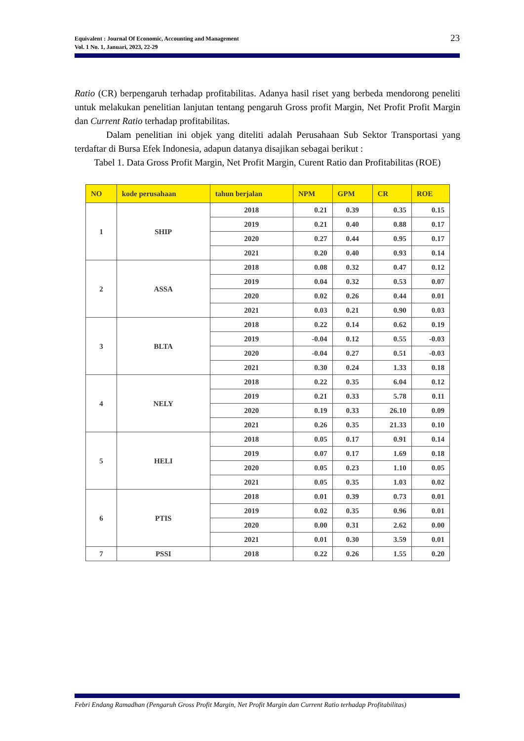Equivalent : Journal Of Economic, Accounting and Management
Vol. 1 No. 1, Januari, 2023, 22-29
23
Ratio (CR) berpengaruh terhadap profitabilitas. Adanya hasil riset yang berbeda mendorong peneliti untuk melakukan penelitian lanjutan tentang pengaruh Gross profit Margin, Net Profit Profit Margin dan Current Ratio terhadap profitabilitas.
Dalam penelitian ini objek yang diteliti adalah Perusahaan Sub Sektor Transportasi yang terdaftar di Bursa Efek Indonesia, adapun datanya disajikan sebagai berikut :
Tabel 1. Data Gross Profit Margin, Net Profit Margin, Curent Ratio dan Profitabilitas (ROE)
| NO | kode perusahaan | tahun berjalan | NPM | GPM | CR | ROE |
| --- | --- | --- | --- | --- | --- | --- |
| 1 | SHIP | 2018 | 0.21 | 0.39 | 0.35 | 0.15 |
| | | 2019 | 0.21 | 0.40 | 0.88 | 0.17 |
| | | 2020 | 0.27 | 0.44 | 0.95 | 0.17 |
| | | 2021 | 0.20 | 0.40 | 0.93 | 0.14 |
| 2 | ASSA | 2018 | 0.08 | 0.32 | 0.47 | 0.12 |
| | | 2019 | 0.04 | 0.32 | 0.53 | 0.07 |
| | | 2020 | 0.02 | 0.26 | 0.44 | 0.01 |
| | | 2021 | 0.03 | 0.21 | 0.90 | 0.03 |
| 3 | BLTA | 2018 | 0.22 | 0.14 | 0.62 | 0.19 |
| | | 2019 | -0.04 | 0.12 | 0.55 | -0.03 |
| | | 2020 | -0.04 | 0.27 | 0.51 | -0.03 |
| | | 2021 | 0.30 | 0.24 | 1.33 | 0.18 |
| 4 | NELY | 2018 | 0.22 | 0.35 | 6.04 | 0.12 |
| | | 2019 | 0.21 | 0.33 | 5.78 | 0.11 |
| | | 2020 | 0.19 | 0.33 | 26.10 | 0.09 |
| | | 2021 | 0.26 | 0.35 | 21.33 | 0.10 |
| 5 | HELI | 2018 | 0.05 | 0.17 | 0.91 | 0.14 |
| | | 2019 | 0.07 | 0.17 | 1.69 | 0.18 |
| | | 2020 | 0.05 | 0.23 | 1.10 | 0.05 |
| | | 2021 | 0.05 | 0.35 | 1.03 | 0.02 |
| 6 | PTIS | 2018 | 0.01 | 0.39 | 0.73 | 0.01 |
| | | 2019 | 0.02 | 0.35 | 0.96 | 0.01 |
| | | 2020 | 0.00 | 0.31 | 2.62 | 0.00 |
| | | 2021 | 0.01 | 0.30 | 3.59 | 0.01 |
| 7 | PSSI | 2018 | 0.22 | 0.26 | 1.55 | 0.20 |
Febri Endang Ramadhan (Pengaruh Gross Profit Margin, Net Profit Margin dan Current Ratio terhadap Profitabilitas)